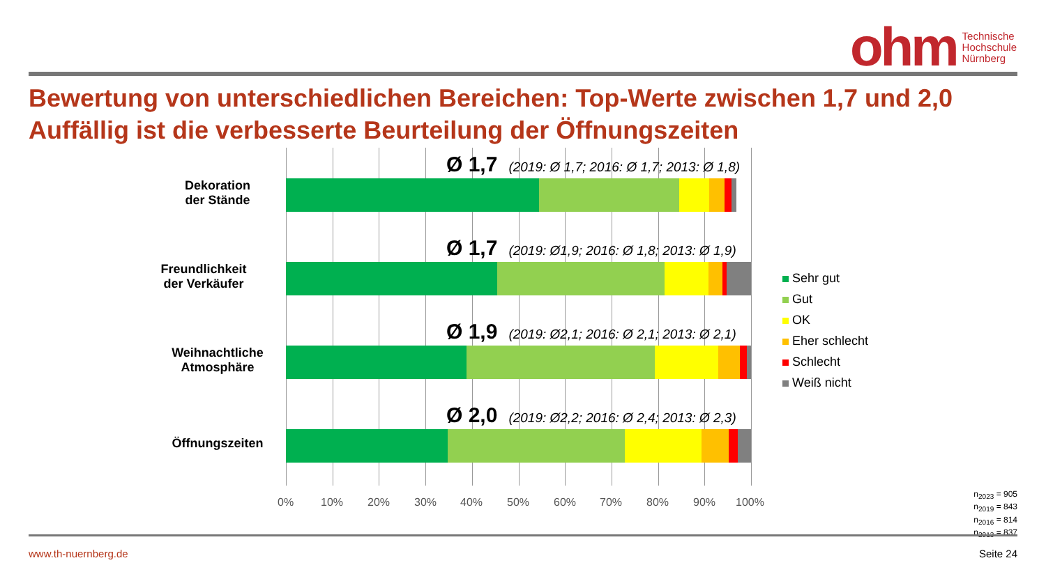ohm
Technische
Hochschule
Nürnberg
Bewertung von unterschiedlichen Bereichen: Top-Werte zwischen 1,7 und 2,0
Auffällig ist die verbesserte Beurteilung der Öffnungszeiten
Dekoration
der Stände
Freundlichkeit
der Verkäufer
Weihnachtliche
Atmosphäre
Öffnungszeiten
Ø 1,7 (2019: Ø 1,7; 2016: Ø 1,7; 2013: Ø 1,8)
Ø 1,7 (2019: Ø1,9; 2016: Ø 1,8; 2013: Ø 1,9)
Ø 1,9 (2019: Ø2,1; 2016: Ø 2,1; 2013: Ø 2,1)
Ø 2,0 (2019: Ø2,2; 2016: Ø 2,4; 2013: Ø 2,3)
0% 10% 20% 30% 40% 50% 60% 70% 80% 90% 100%
Sehr gut
Gut
OK
Eher schlecht
Schlecht
Weiß nicht
n<sub>2023</sub> = 905
n<sub>2019</sub> = 843
n<sub>2016</sub> = 814
n<sub>2013</sub> = 837
www.th-nuernberg.de Seite 24